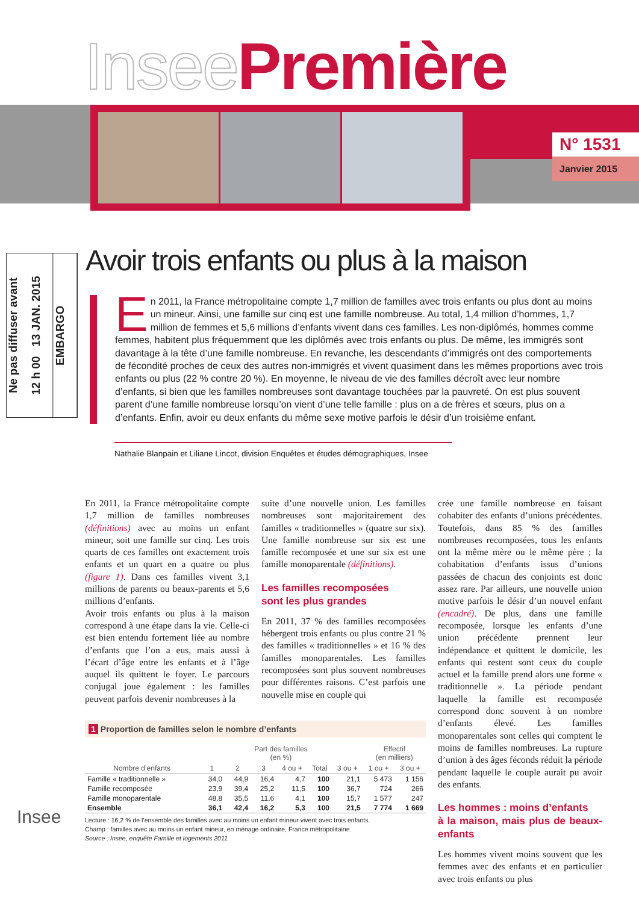Insee Première
N° 1531
Janvier 2015
Ne pas diffuser avant
12 h 00 13 JAN. 2015
EMBARGO
Avoir trois enfants ou plus à la maison
En 2011, la France métropolitaine compte 1,7 million de familles avec trois enfants ou plus dont au moins un mineur. Ainsi, une famille sur cinq est une famille nombreuse. Au total, 1,4 million d’hommes, 1,7 million de femmes et 5,6 millions d’enfants vivent dans ces familles. Les non-diplômés, hommes comme femmes, habitent plus fréquemment que les diplômés avec trois enfants ou plus. De même, les immigrés sont davantage à la tête d’une famille nombreuse. En revanche, les descendants d’immigrés ont des comportements de fécondité proches de ceux des autres non-immigrés et vivent quasiment dans les mêmes proportions avec trois enfants ou plus (22 % contre 20 %). En moyenne, le niveau de vie des familles décroît avec leur nombre d’enfants, si bien que les familles nombreuses sont davantage touchées par la pauvreté. On est plus souvent parent d’une famille nombreuse lorsqu’on vient d’une telle famille : plus on a de frères et sœurs, plus on a d’enfants. Enfin, avoir eu deux enfants du même sexe motive parfois le désir d’un troisième enfant.
Nathalie Blanpain et Liliane Lincot, division Enquêtes et études démographiques, Insee
En 2011, la France métropolitaine compte 1,7 million de familles nombreuses (définitions) avec au moins un enfant mineur, soit une famille sur cinq. Les trois quarts de ces familles ont exactement trois enfants et un quart en a quatre ou plus (figure 1). Dans ces familles vivent 3,1 millions de parents ou beaux-parents et 5,6 millions d’enfants.
Avoir trois enfants ou plus à la maison correspond à une étape dans la vie. Celle-ci est bien entendu fortement liée au nombre d’enfants que l’on a eus, mais aussi à l’écart d’âge entre les enfants et à l’âge auquel ils quittent le foyer. Le parcours conjugal joue également : les familles peuvent parfois devenir nombreuses à la
suite d’une nouvelle union. Les familles nombreuses sont majoritairement des familles « traditionnelles » (quatre sur six). Une famille nombreuse sur six est une famille recomposée et une sur six est une famille monoparentale (définitions).
Les familles recomposées
sont les plus grandes
En 2011, 37 % des familles recomposées hébergent trois enfants ou plus contre 21 % des familles « traditionnelles » et 16 % des familles monoparentales. Les familles recomposées sont plus souvent nombreuses pour différentes raisons. C’est parfois une nouvelle mise en couple qui
crée une famille nombreuse en faisant cohabiter des enfants d’unions précédentes. Toutefois, dans 85 % des familles nombreuses recomposées, tous les enfants ont la même mère ou le même père ; la cohabitation d’enfants issus d’unions passées de chacun des conjoints est donc assez rare. Par ailleurs, une nouvelle union motive parfois le désir d’un nouvel enfant (encadré). De plus, dans une famille recomposée, lorsque les enfants d’une union précédente prennent leur indépendance et quittent le domicile, les enfants qui restent sont ceux du couple actuel et la famille prend alors une forme « traditionnelle ». La période pendant laquelle la famille est recomposée correspond donc souvent à un nombre d’enfants élevé. Les familles monoparentales sont celles qui comptent le moins de familles nombreuses. La rupture d’union à des âges féconds réduit la période pendant laquelle le couple aurait pu avoir des enfants.
Les hommes : moins d’enfants
à la maison, mais plus de beaux-enfants
Les hommes vivent moins souvent que les femmes avec des enfants et en particulier avec trois enfants ou plus
1 Proportion de familles selon le nombre d’enfants
| | Part des familles (en %) | | | | | | Effectif (en milliers) | |
| --- | --- | --- | --- | --- | --- | --- | --- | --- |
| Nombre d’enfants | 1 | 2 | 3 | 4 ou + | Total | 3 ou + | 1 ou + | 3 ou + |
| Famille « traditionnelle » | 34,0 | 44,9 | 16,4 | 4,7 | 100 | 21,1 | 5 473 | 1 156 |
| Famille recomposée | 23,9 | 39,4 | 25,2 | 11,5 | 100 | 36,7 | 724 | 266 |
| Famille monoparentale | 48,8 | 35,5 | 11,6 | 4,1 | 100 | 15,7 | 1 577 | 247 |
| Ensemble | 36,1 | 42,4 | 16,2 | 5,3 | 100 | 21,5 | 7 774 | 1 669 |
Lecture : 16,2 % de l’ensemble des familles avec au moins un enfant mineur vivent avec trois enfants.
Champ : familles avec au moins un enfant mineur, en ménage ordinaire, France métropolitaine.
Source : Insee, enquête Famille et logements 2011.
Insee